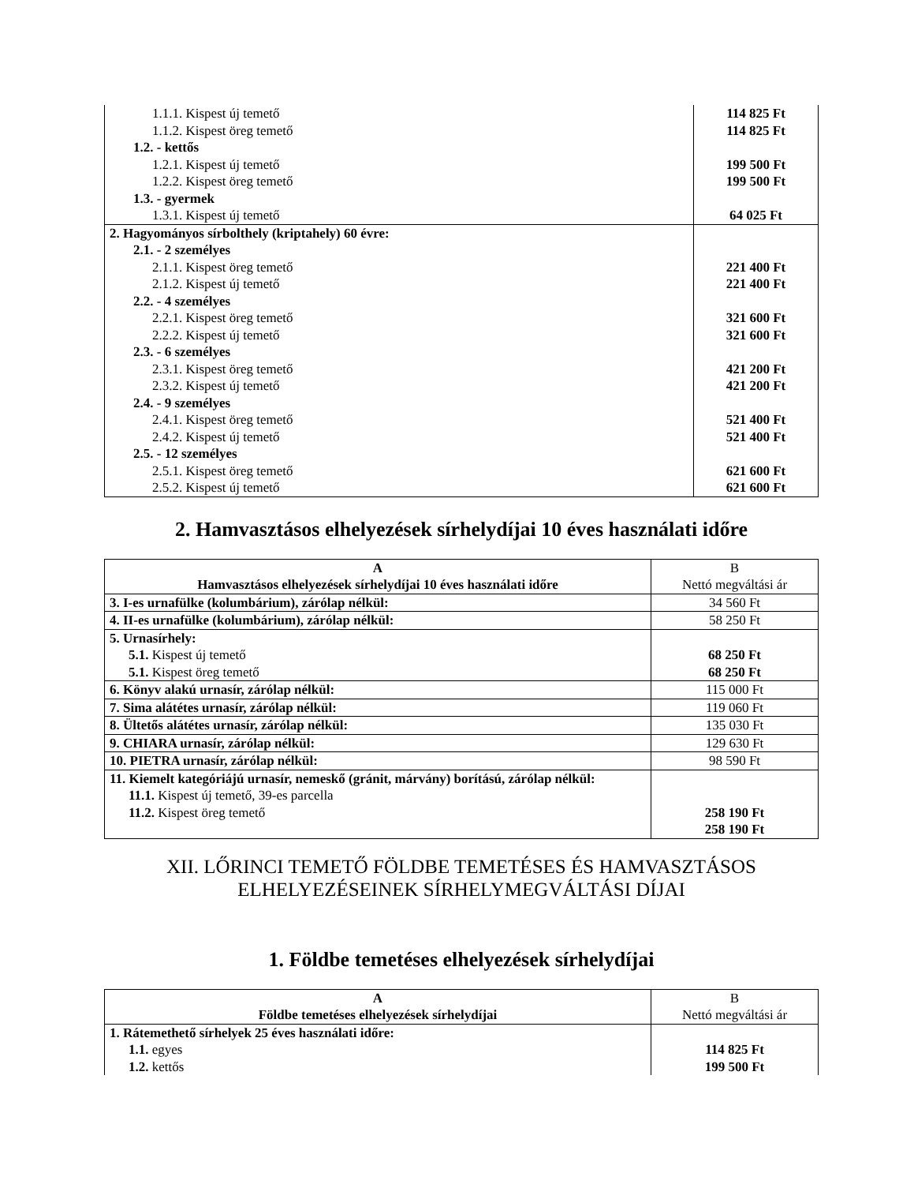| 1.1.1. Kispest új temető | 114 825 Ft |
| 1.1.2. Kispest öreg temető | 114 825 Ft |
| 1.2. - kettős | |
| 1.2.1. Kispest új temető | 199 500 Ft |
| 1.2.2. Kispest öreg temető | 199 500 Ft |
| 1.3. - gyermek | |
| 1.3.1. Kispest új temető | 64 025 Ft |
| 2. Hagyományos sírbolthely (kriptahely) 60 évre: | |
| 2.1. - 2 személyes | |
| 2.1.1. Kispest öreg temető | 221 400 Ft |
| 2.1.2. Kispest új temető | 221 400 Ft |
| 2.2. - 4 személyes | |
| 2.2.1. Kispest öreg temető | 321 600 Ft |
| 2.2.2. Kispest új temető | 321 600 Ft |
| 2.3. - 6 személyes | |
| 2.3.1. Kispest öreg temető | 421 200 Ft |
| 2.3.2. Kispest új temető | 421 200 Ft |
| 2.4. - 9 személyes | |
| 2.4.1. Kispest öreg temető | 521 400 Ft |
| 2.4.2. Kispest új temető | 521 400 Ft |
| 2.5. - 12 személyes | |
| 2.5.1. Kispest öreg temető | 621 600 Ft |
| 2.5.2. Kispest új temető | 621 600 Ft |
2. Hamvasztásos elhelyezések sírhelydíjai 10 éves használati időre
| A Hamvasztásos elhelyezések sírhelydíjai 10 éves használati időre | B Nettó megváltási ár |
| 3. I-es urnafülke (kolumbárium), zárólap nélkül: | 34 560 Ft |
| 4. II-es urnafülke (kolumbárium), zárólap nélkül: | 58 250 Ft |
| 5. Urnasírhely: 5.1. Kispest új temető 5.1. Kispest öreg temető | 68 250 Ft 68 250 Ft |
| 6. Könyv alakú urnasír, zárólap nélkül: | 115 000 Ft |
| 7. Sima alátétes urnasír, zárólap nélkül: | 119 060 Ft |
| 8. Ültetős alátétes urnasír, zárólap nélkül: | 135 030 Ft |
| 9. CHIARA urnasír, zárólap nélkül: | 129 630 Ft |
| 10. PIETRA urnasír, zárólap nélkül: | 98 590 Ft |
| 11. Kiemelt kategóriájú urnasír, nemeskő (gránit, márvány) borítású, zárólap nélkül: 11.1. Kispest új temető, 39-es parcella 11.2. Kispest öreg temető | 258 190 Ft 258 190 Ft |
XII. LŐRINCI TEMETŐ FÖLDBE TEMETÉSES ÉS HAMVASZTÁSOS
ELHELYEZÉSEINEK SÍRHELYMEGVÁLTÁSI DÍJAI
1. Földbe temetéses elhelyezések sírhelydíjai
| A Földbe temetéses elhelyezések sírhelydíjai | B Nettó megváltási ár |
| 1. Rátemethető sírhelyek 25 éves használati időre: 1.1. egyes 1.2. kettős | 114 825 Ft 199 500 Ft |